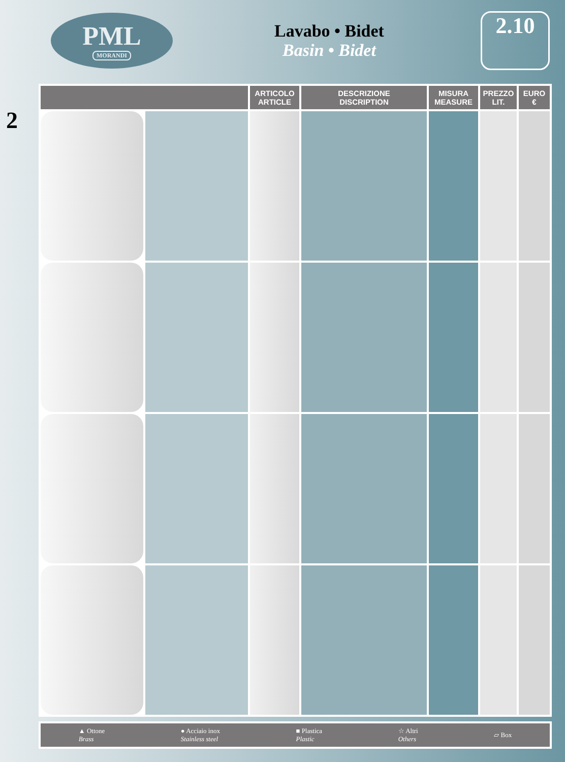PML
MORANDI
Lavabo • Bidet
Basin • Bidet
2.10
2
| | | ARTICOLO ARTICLE | DESCRIZIONE DISCRIPTION | MISURA MEASURE | PREZZO LIT. | EURO € |
| --- | --- | --- | --- | --- | --- | --- |
▲ Ottone
Brass
● Acciaio inox
Stainless steel
■ Plastica
Plastic
☆ Altri
Others
▱ Box